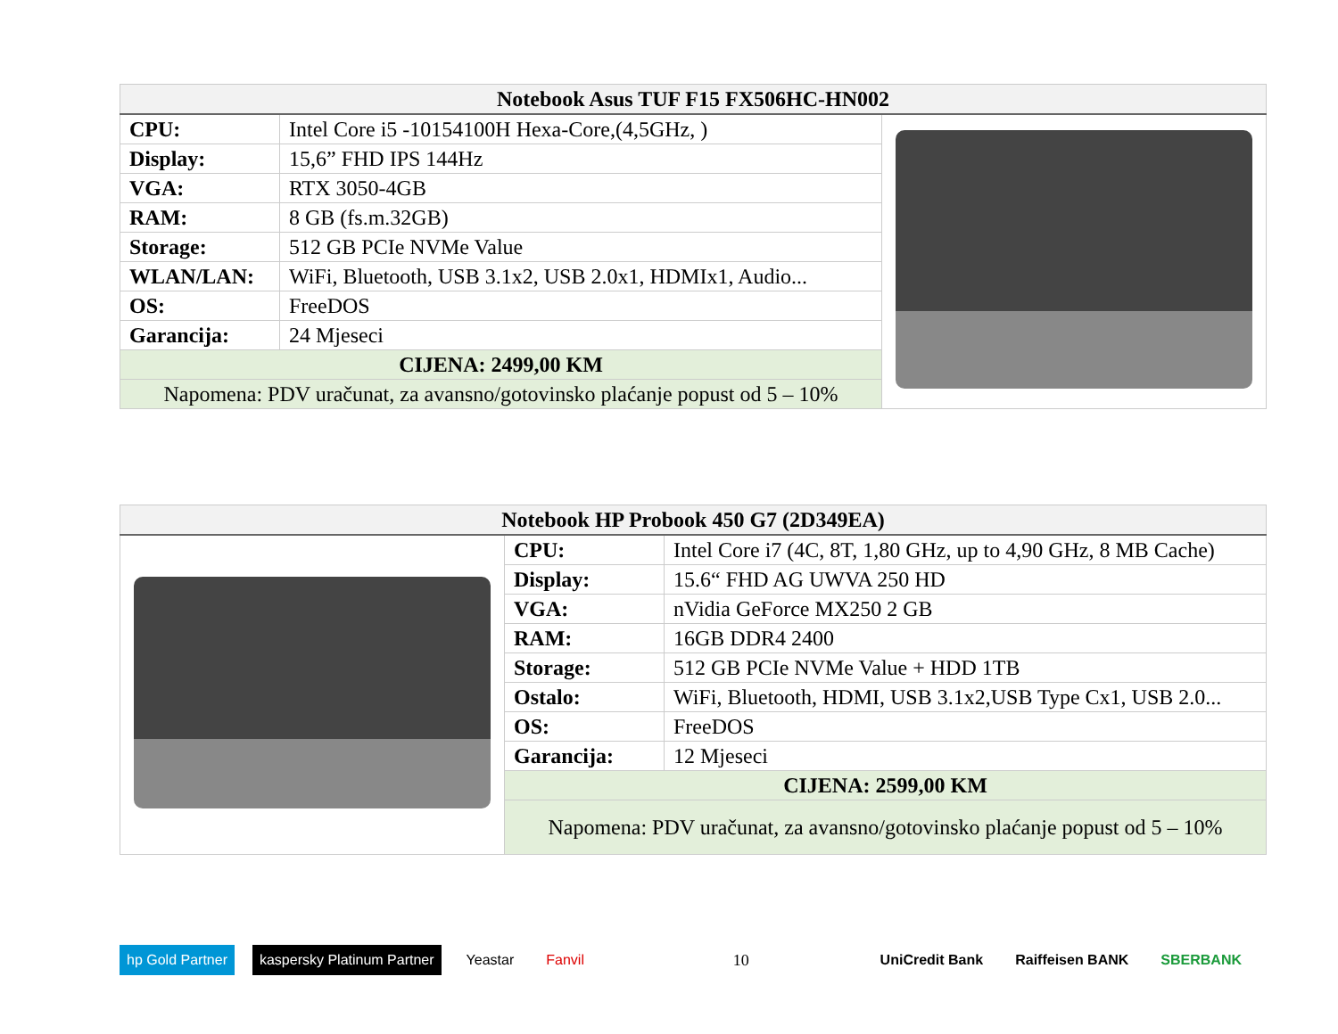| Notebook Asus TUF F15 FX506HC-HN002 | | |
| --- | --- | --- |
| CPU: | Intel Core i5 -10154100H Hexa-Core,(4,5GHz, ) | |
| Display: | 15,6” FHD IPS 144Hz | |
| VGA: | RTX 3050-4GB | |
| RAM: | 8 GB (fs.m.32GB) | |
| Storage: | 512 GB PCIe NVMe Value | |
| WLAN/LAN: | WiFi, Bluetooth, USB 3.1x2, USB 2.0x1, HDMIx1, Audio... | |
| OS: | FreeDOS | |
| Garancija: | 24 Mjeseci | |
| CIJENA: 2499,00 KM | | |
| Napomena: PDV uračunat, za avansno/gotovinsko plaćanje popust od 5 – 10% | | |
| Notebook HP Probook 450 G7 (2D349EA) | | |
| --- | --- | --- |
| | CPU: | Intel Core i7 (4C, 8T, 1,80 GHz, up to 4,90 GHz, 8 MB Cache) |
| | Display: | 15.6“ FHD AG UWVA 250 HD |
| | VGA: | nVidia GeForce MX250 2 GB |
| | RAM: | 16GB DDR4 2400 |
| | Storage: | 512 GB PCIe NVMe Value + HDD 1TB |
| | Ostalo: | WiFi, Bluetooth, HDMI, USB 3.1x2,USB Type Cx1, USB 2.0... |
| | OS: | FreeDOS |
| | Garancija: | 12 Mjeseci |
| | CIJENA: 2599,00 KM | |
| | Napomena: PDV uračunat, za avansno/gotovinsko plaćanje popust od 5 – 10% | |
hp Gold Partner kaspersky Platinum Partner Yeastar Fanvil 10 UniCredit Bank Raiffeisen BANK SBERBANK